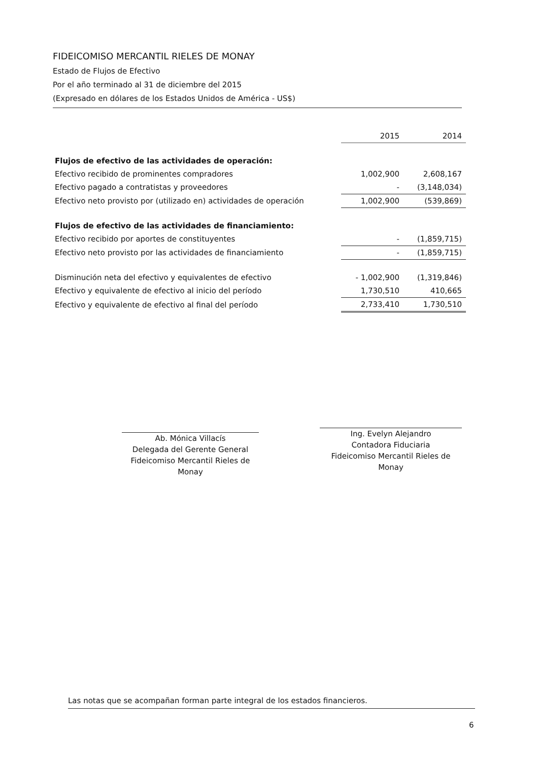FIDEICOMISO MERCANTIL RIELES DE MONAY
Estado de Flujos de Efectivo
Por el año terminado al 31 de diciembre del 2015
(Expresado en dólares de los Estados Unidos de América - US$)
| | 2015 | 2014 |
| --- | --- | --- |
| Flujos de efectivo de las actividades de operación: | | |
| Efectivo recibido de prominentes compradores | 1,002,900 | 2,608,167 |
| Efectivo pagado a contratistas y proveedores | - | (3,148,034) |
| Efectivo neto provisto por (utilizado en) actividades de operación | 1,002,900 | (539,869) |
| Flujos de efectivo de las actividades de financiamiento: | | |
| Efectivo recibido por aportes de constituyentes | - | (1,859,715) |
| Efectivo neto provisto por las actividades de financiamiento | - | (1,859,715) |
| Disminución neta del efectivo y equivalentes de efectivo | - 1,002,900 | (1,319,846) |
| Efectivo y equivalente de efectivo al inicio del período | 1,730,510 | 410,665 |
| Efectivo y equivalente de efectivo al final del período | 2,733,410 | 1,730,510 |
Ab. Mónica Villacís
Delegada del Gerente General
Fideicomiso Mercantil Rieles de Monay
Ing. Evelyn Alejandro
Contadora Fiduciaria
Fideicomiso Mercantil Rieles de Monay
Las notas que se acompañan forman parte integral de los estados financieros.
6